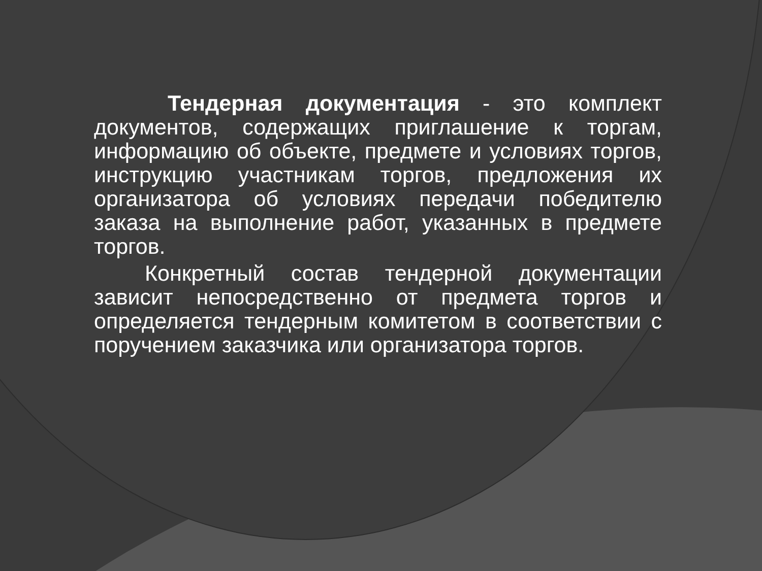Тендерная документация - это комплект документов, содержащих приглашение к торгам, информацию об объекте, предмете и условиях торгов, инструкцию участникам торгов, предложения их организатора об условиях передачи победителю заказа на выполнение работ, указанных в предмете торгов.
Конкретный состав тендерной документации зависит непосредственно от предмета торгов и определяется тендерным комитетом в соответствии с поручением заказчика или организатора торгов.